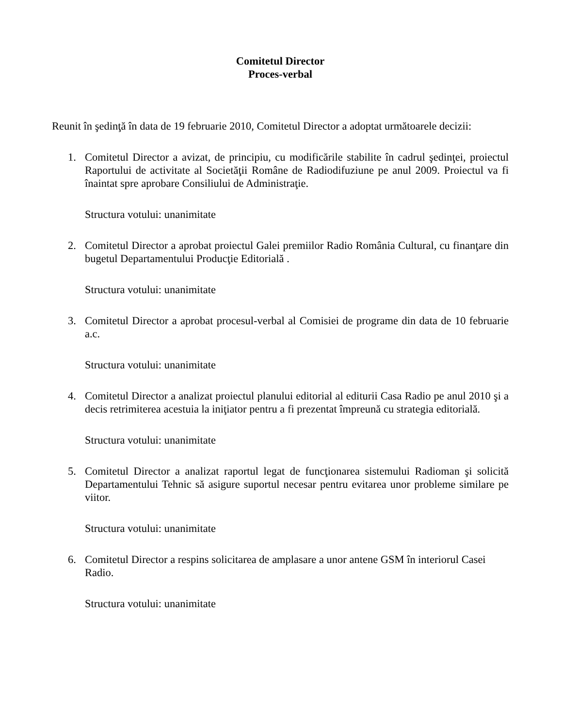Comitetul Director
Proces-verbal
Reunit în şedinţă în data de 19 februarie 2010, Comitetul Director a adoptat următoarele decizii:
1. Comitetul Director a avizat, de principiu, cu modificările stabilite în cadrul şedinţei, proiectul Raportului de activitate al Societăţii Române de Radiodifuziune pe anul 2009. Proiectul va fi înaintat spre aprobare Consiliului de Administraţie.
Structura votului: unanimitate
2. Comitetul Director a aprobat proiectul Galei premiilor Radio România Cultural, cu finanţare din bugetul Departamentului Producţie Editorială .
Structura votului: unanimitate
3. Comitetul Director a aprobat procesul-verbal al Comisiei de programe din data de 10 februarie a.c.
Structura votului: unanimitate
4. Comitetul Director a analizat proiectul planului editorial al editurii Casa Radio pe anul 2010 şi a decis retrimiterea acestuia la iniţiator pentru a fi prezentat împreună cu strategia editorială.
Structura votului: unanimitate
5. Comitetul Director a analizat raportul legat de funcţionarea sistemului Radioman şi solicită Departamentului Tehnic să asigure suportul necesar pentru evitarea unor probleme similare pe viitor.
Structura votului: unanimitate
6. Comitetul Director a respins solicitarea de amplasare a unor antene GSM în interiorul Casei Radio.
Structura votului: unanimitate